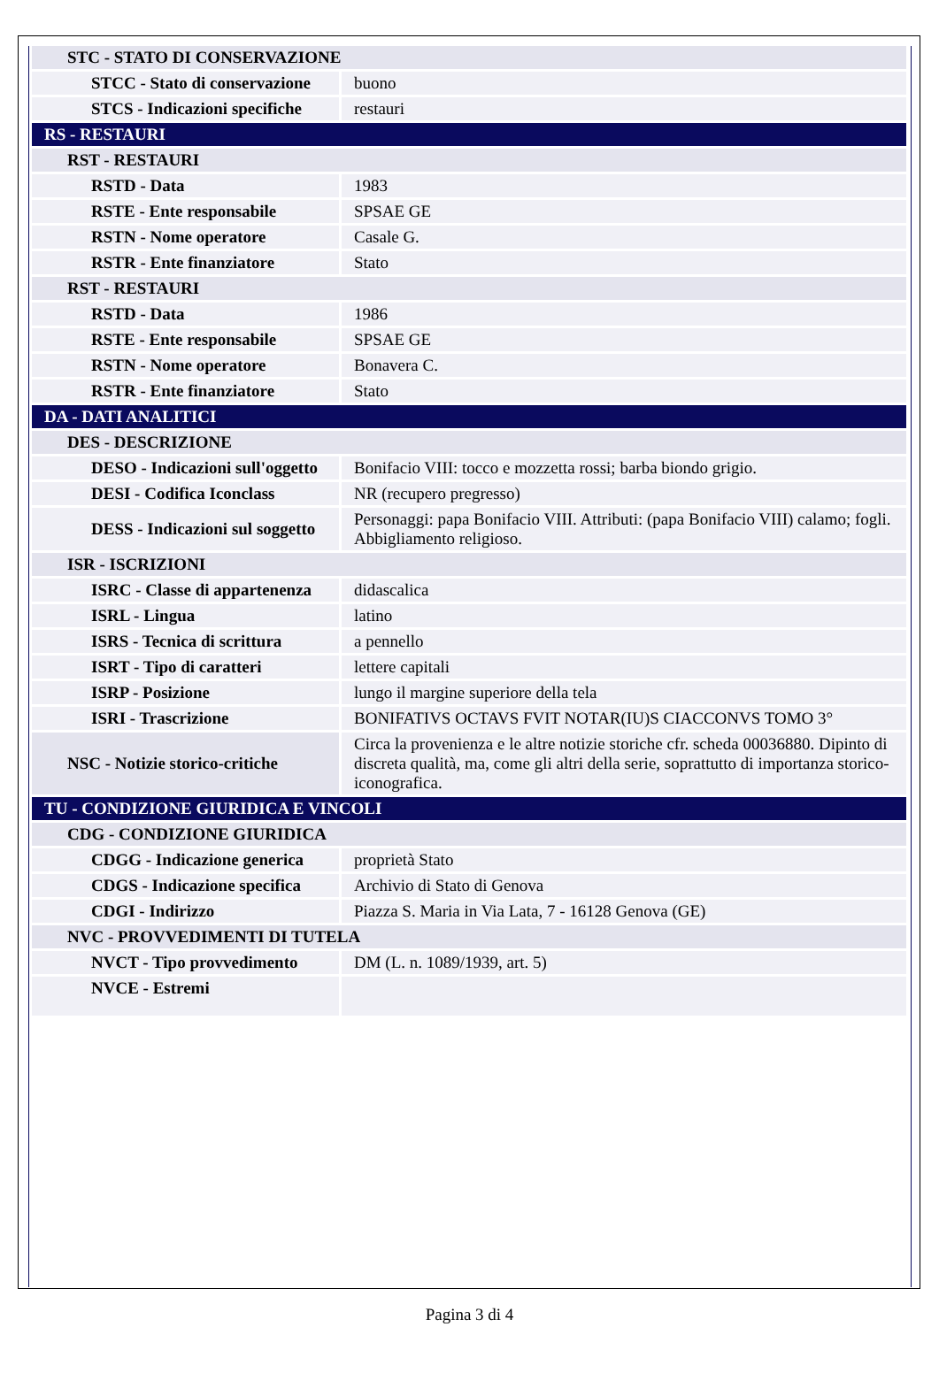| STC - STATO DI CONSERVAZIONE | |
| STCC - Stato di conservazione | buono |
| STCS - Indicazioni specifiche | restauri |
| RS - RESTAURI | |
| RST - RESTAURI | |
| RSTD - Data | 1983 |
| RSTE - Ente responsabile | SPSAE GE |
| RSTN - Nome operatore | Casale G. |
| RSTR - Ente finanziatore | Stato |
| RST - RESTAURI | |
| RSTD - Data | 1986 |
| RSTE - Ente responsabile | SPSAE GE |
| RSTN - Nome operatore | Bonavera C. |
| RSTR - Ente finanziatore | Stato |
| DA - DATI ANALITICI | |
| DES - DESCRIZIONE | |
| DESO - Indicazioni sull'oggetto | Bonifacio VIII: tocco e mozzetta rossi; barba biondo grigio. |
| DESI - Codifica Iconclass | NR (recupero pregresso) |
| DESS - Indicazioni sul soggetto | Personaggi: papa Bonifacio VIII. Attributi: (papa Bonifacio VIII) calamo; fogli. Abbigliamento religioso. |
| ISR - ISCRIZIONI | |
| ISRC - Classe di appartenenza | didascalica |
| ISRL - Lingua | latino |
| ISRS - Tecnica di scrittura | a pennello |
| ISRT - Tipo di caratteri | lettere capitali |
| ISRP - Posizione | lungo il margine superiore della tela |
| ISRI - Trascrizione | BONIFATIVS OCTAVS FVIT NOTAR(IU)S CIACCONVS TOMO 3° |
| NSC - Notizie storico-critiche | Circa la provenienza e le altre notizie storiche cfr. scheda 00036880. Dipinto di discreta qualità, ma, come gli altri della serie, soprattutto di importanza storico- iconografica. |
| TU - CONDIZIONE GIURIDICA E VINCOLI | |
| CDG - CONDIZIONE GIURIDICA | |
| CDGG - Indicazione generica | proprietà Stato |
| CDGS - Indicazione specifica | Archivio di Stato di Genova |
| CDGI - Indirizzo | Piazza S. Maria in Via Lata, 7 - 16128 Genova (GE) |
| NVC - PROVVEDIMENTI DI TUTELA | |
| NVCT - Tipo provvedimento | DM (L. n. 1089/1939, art. 5) |
| NVCE - Estremi | |
Pagina 3 di 4